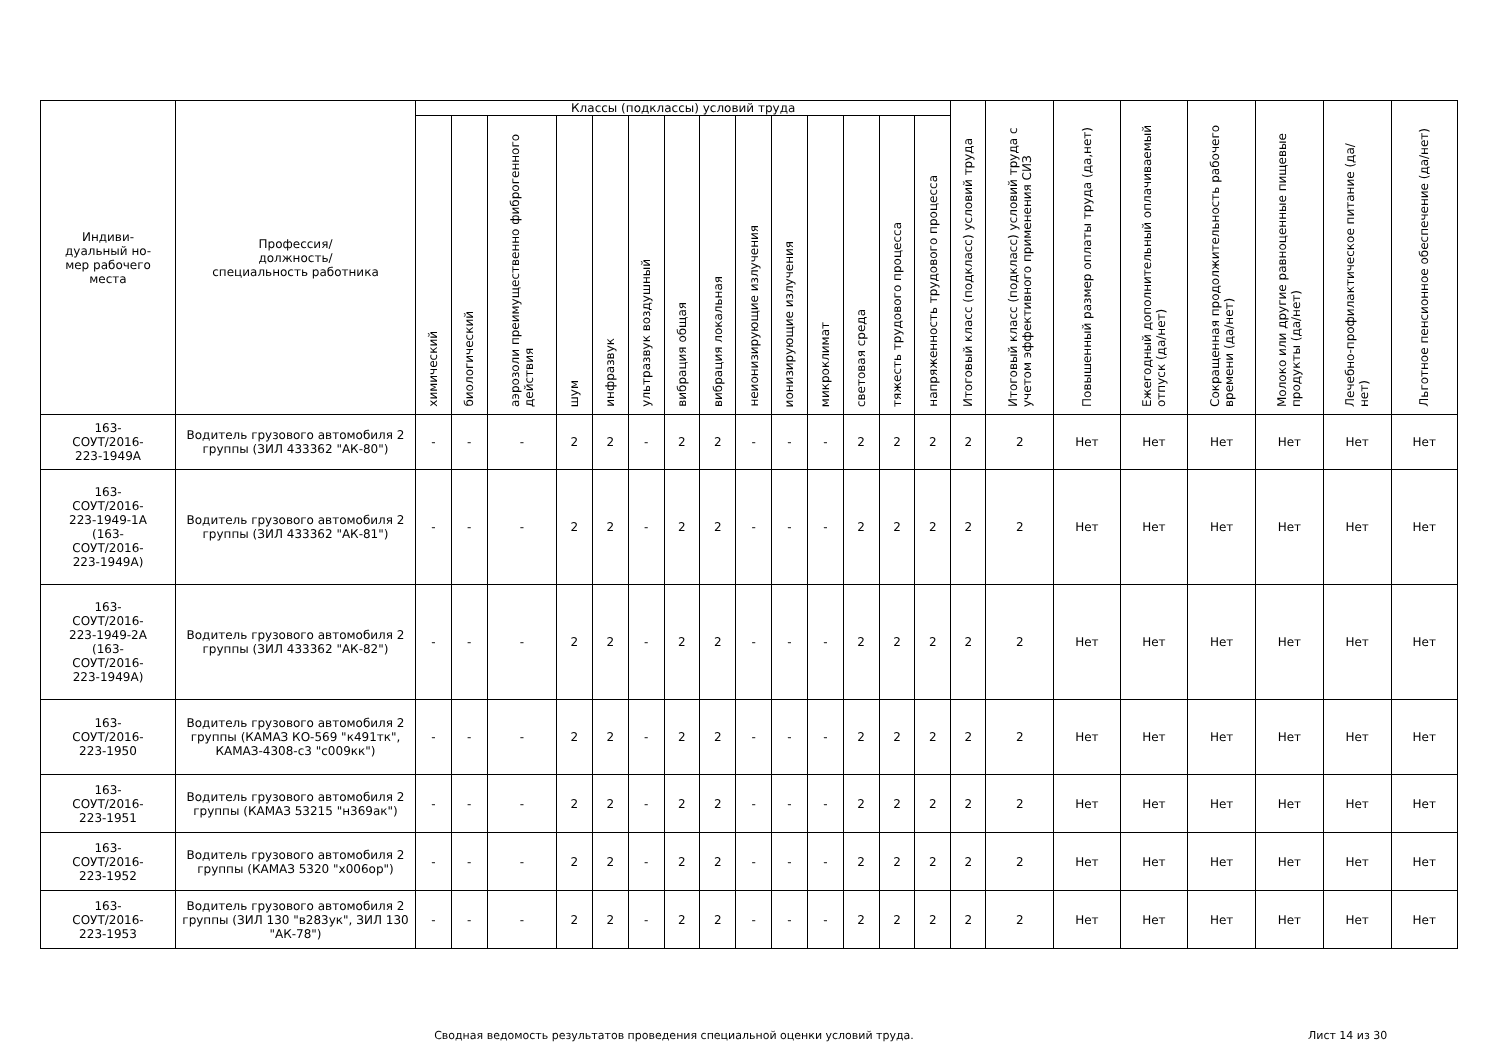| Индиви- дуальный но- мер рабочего места | Профессия/ должность/ специальность работника | Классы (подклассы) условий труда | | | | | | | | | | | | | | Итоговый класс (подкласс) условий труда | Итоговый класс (подкласс) условий труда с учетом эффективного применения СИЗ | Повышенный размер оплаты труда (да,нет) | Ежегодный дополнительный оплачиваемый отпуск (да/нет) | Сокращенная продолжительность рабочего времени (да/нет) | Молоко или другие равноценные пищевые продукты (да/нет) | Лечебно-профилактическое питание (да/нет) | Льготное пенсионное обеспечение (да/нет) |
| --- | --- | --- | --- | --- | --- | --- | --- | --- | --- | --- | --- | --- | --- | --- | --- | --- | --- | --- | --- | --- | --- | --- | --- |
| | | химический | биологический | аэрозоли преимущественно фиброгенного действия | шум | инфразвук | ультразвук воздушный | вибрация общая | вибрация локальная | неионизирующие излучения | ионизирующие излучения | микроклимат | световая среда | тяжесть трудового процесса | напряженность трудового процесса | | | | | | | | |
| 163- СОУТ/2016- 223-1949А | Водитель грузового автомобиля 2 группы (ЗИЛ 433362 "АК-80") | - | - | - | 2 | 2 | - | 2 | 2 | - | - | - | 2 | 2 | 2 | 2 | 2 | Нет | Нет | Нет | Нет | Нет | Нет |
| 163- СОУТ/2016- 223-1949-1А (163- СОУТ/2016- 223-1949А) | Водитель грузового автомобиля 2 группы (ЗИЛ 433362 "АК-81") | - | - | - | 2 | 2 | - | 2 | 2 | - | - | - | 2 | 2 | 2 | 2 | 2 | Нет | Нет | Нет | Нет | Нет | Нет |
| 163- СОУТ/2016- 223-1949-2А (163- СОУТ/2016- 223-1949А) | Водитель грузового автомобиля 2 группы (ЗИЛ 433362 "АК-82") | - | - | - | 2 | 2 | - | 2 | 2 | - | - | - | 2 | 2 | 2 | 2 | 2 | Нет | Нет | Нет | Нет | Нет | Нет |
| 163- СОУТ/2016- 223-1950 | Водитель грузового автомобиля 2 группы (КАМАЗ КО-569 "к491тк", КАМАЗ-4308-с3 "с009кк") | - | - | - | 2 | 2 | - | 2 | 2 | - | - | - | 2 | 2 | 2 | 2 | 2 | Нет | Нет | Нет | Нет | Нет | Нет |
| 163- СОУТ/2016- 223-1951 | Водитель грузового автомобиля 2 группы (КАМАЗ 53215 "н369ак") | - | - | - | 2 | 2 | - | 2 | 2 | - | - | - | 2 | 2 | 2 | 2 | 2 | Нет | Нет | Нет | Нет | Нет | Нет |
| 163- СОУТ/2016- 223-1952 | Водитель грузового автомобиля 2 группы (КАМАЗ 5320 "х006ор") | - | - | - | 2 | 2 | - | 2 | 2 | - | - | - | 2 | 2 | 2 | 2 | 2 | Нет | Нет | Нет | Нет | Нет | Нет |
| 163- СОУТ/2016- 223-1953 | Водитель грузового автомобиля 2 группы (ЗИЛ 130 "в283ук", ЗИЛ 130 "АК-78") | - | - | - | 2 | 2 | - | 2 | 2 | - | - | - | 2 | 2 | 2 | 2 | 2 | Нет | Нет | Нет | Нет | Нет | Нет |
Сводная ведомость результатов проведения специальной оценки условий труда.
Лист 14 из 30